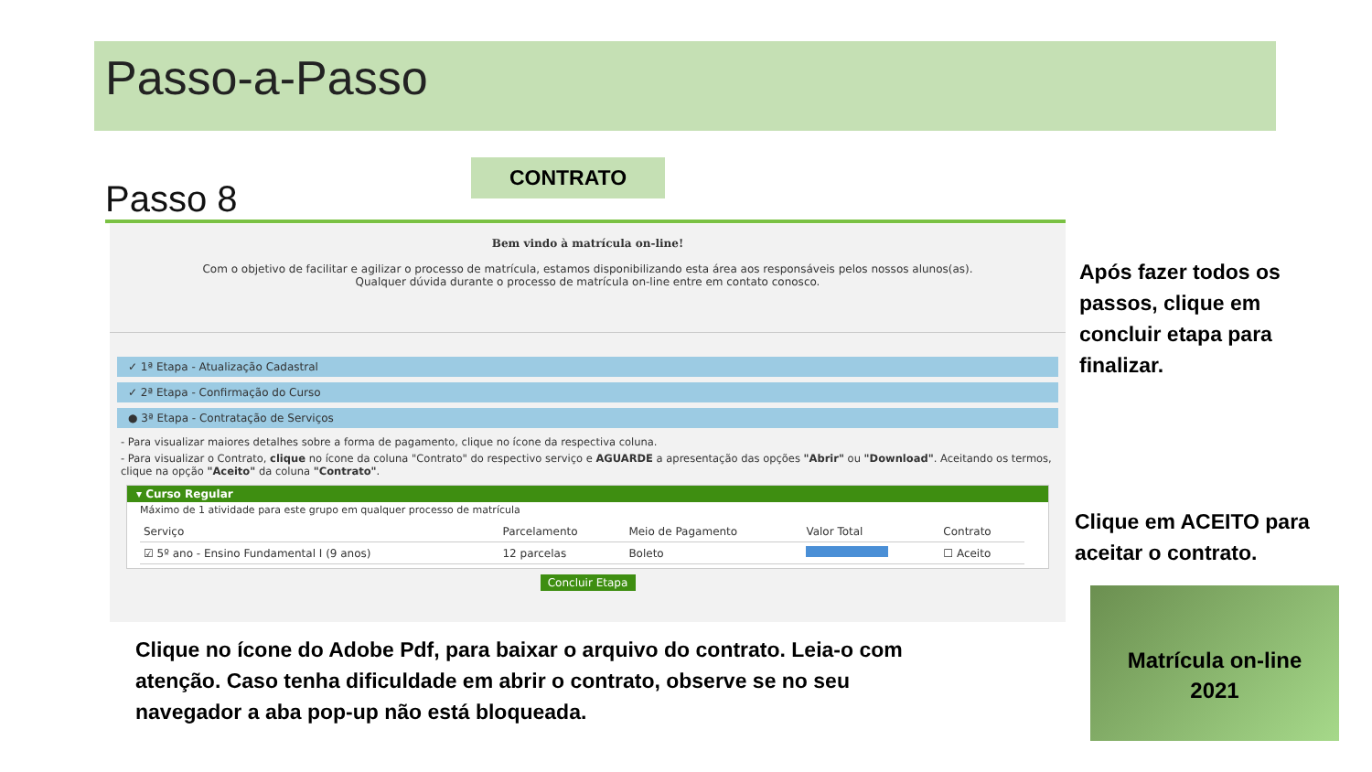Passo-a-Passo
CONTRATO
Passo 8
Bem vindo à matrícula on-line!
Com o objetivo de facilitar e agilizar o processo de matrícula, estamos disponibilizando esta área aos responsáveis pelos nossos alunos(as).
Qualquer dúvida durante o processo de matrícula on-line entre em contato conosco.
✓ 1ª Etapa - Atualização Cadastral
✓ 2ª Etapa - Confirmação do Curso
● 3ª Etapa - Contratação de Serviços
- Para visualizar maiores detalhes sobre a forma de pagamento, clique no ícone da respectiva coluna.
- Para visualizar o Contrato, clique no ícone da coluna "Contrato" do respectivo serviço e AGUARDE a apresentação das opções "Abrir" ou "Download". Aceitando os termos, clique na opção "Aceito" da coluna "Contrato".
▾ Curso Regular
Máximo de 1 atividade para este grupo em qualquer processo de matrícula
| Serviço | Parcelamento | Meio de Pagamento | Valor Total | Contrato |
| --- | --- | --- | --- | --- |
| ☑ 5º ano - Ensino Fundamental I (9 anos) | 12 parcelas | Boleto | | ☐ Aceito |
Concluir Etapa
Após fazer todos os
passos, clique em
concluir etapa para
finalizar.
Clique em ACEITO para
aceitar o contrato.
Clique no ícone do Adobe Pdf, para baixar o arquivo do contrato. Leia-o com atenção. Caso tenha dificuldade em abrir o contrato, observe se no seu navegador a aba pop-up não está bloqueada.
Matrícula on-line
2021